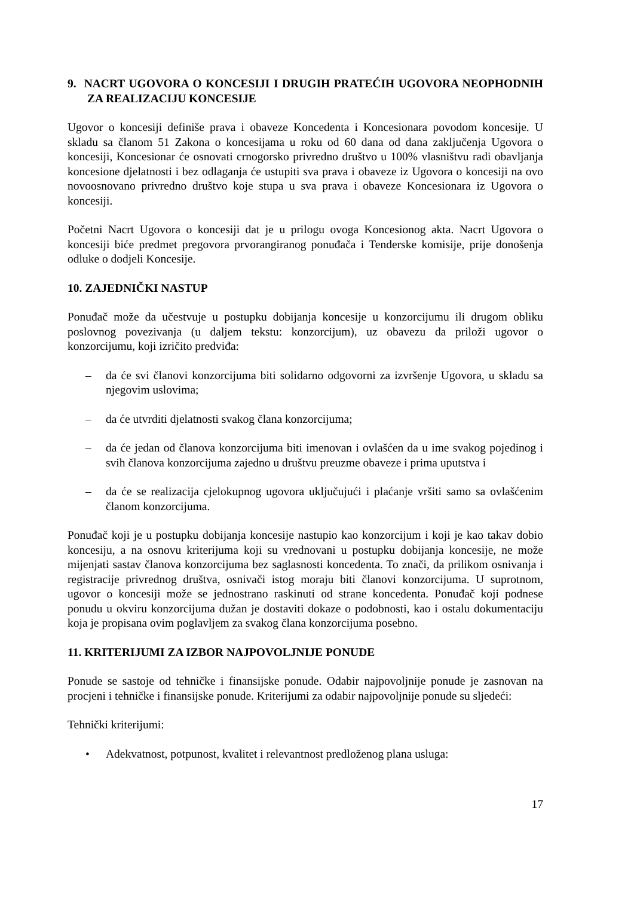9. NACRT UGOVORA O KONCESIJI I DRUGIH PRATEĆIH UGOVORA NEOPHODNIH ZA REALIZACIJU KONCESIJE
Ugovor o koncesiji definiše prava i obaveze Koncedenta i Koncesionara povodom koncesije. U skladu sa članom 51 Zakona o koncesijama u roku od 60 dana od dana zaključenja Ugovora o koncesiji, Koncesionar će osnovati crnogorsko privredno društvo u 100% vlasništvu radi obavljanja koncesione djelatnosti i bez odlaganja će ustupiti sva prava i obaveze iz Ugovora o koncesiji na ovo novoosnovano privredno društvo koje stupa u sva prava i obaveze Koncesionara iz Ugovora o koncesiji.
Početni Nacrt Ugovora o koncesiji dat je u prilogu ovoga Koncesionog akta. Nacrt Ugovora o koncesiji biće predmet pregovora prvorangiranog ponuđača i Tenderske komisije, prije donošenja odluke o dodjeli Koncesije.
10. ZAJEDNIČKI NASTUP
Ponuđač može da učestvuje u postupku dobijanja koncesije u konzorcijumu ili drugom obliku poslovnog povezivanja (u daljem tekstu: konzorcijum), uz obavezu da priloži ugovor o konzorcijumu, koji izričito predviđa:
– da će svi članovi konzorcijuma biti solidarno odgovorni za izvršenje Ugovora, u skladu sa njegovim uslovima;
– da će utvrditi djelatnosti svakog člana konzorcijuma;
– da će jedan od članova konzorcijuma biti imenovan i ovlašćen da u ime svakog pojedinog i svih članova konzorcijuma zajedno u društvu preuzme obaveze i prima uputstva i
– da će se realizacija cjelokupnog ugovora uključujući i plaćanje vršiti samo sa ovlašćenim članom konzorcijuma.
Ponuđač koji je u postupku dobijanja koncesije nastupio kao konzorcijum i koji je kao takav dobio koncesiju, a na osnovu kriterijuma koji su vrednovani u postupku dobijanja koncesije, ne može mijenjati sastav članova konzorcijuma bez saglasnosti koncedenta. To znači, da prilikom osnivanja i registracije privrednog društva, osnivači istog moraju biti članovi konzorcijuma. U suprotnom, ugovor o koncesiji može se jednostrano raskinuti od strane koncedenta. Ponuđač koji podnese ponudu u okviru konzorcijuma dužan je dostaviti dokaze o podobnosti, kao i ostalu dokumentaciju koja je propisana ovim poglavljem za svakog člana konzorcijuma posebno.
11. KRITERIJUMI ZA IZBOR NAJPOVOLJNIJE PONUDE
Ponude se sastoje od tehničke i finansijske ponude. Odabir najpovoljnije ponude je zasnovan na procjeni i tehničke i finansijske ponude. Kriterijumi za odabir najpovoljnije ponude su sljedeći:
Tehnički kriterijumi:
• Adekvatnost, potpunost, kvalitet i relevantnost predloženog plana usluga:
17